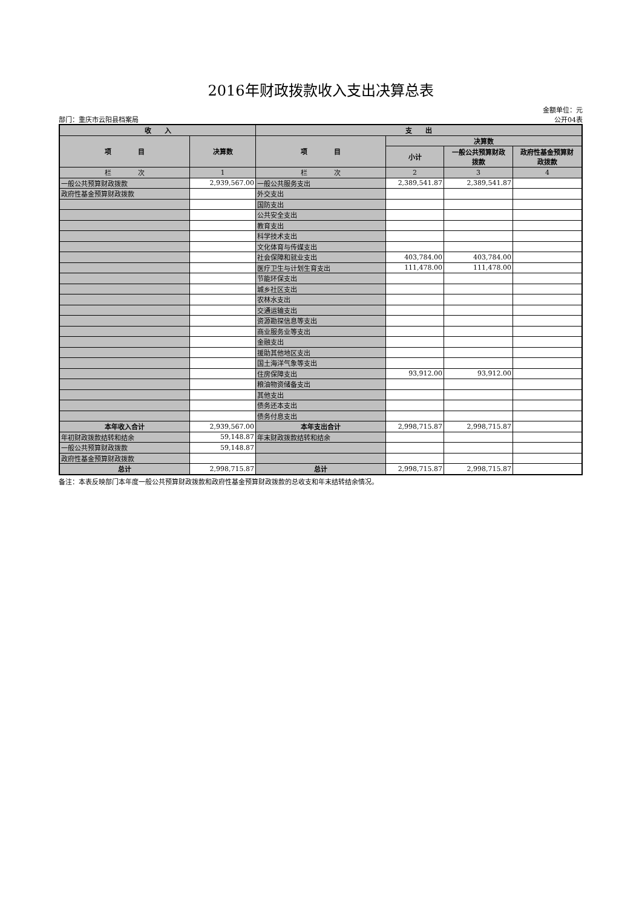2016年财政拨款收入支出决算总表
金额单位：元
部门：重庆市云阳县档案局 公开04表
| 收 入 | | 支 出 | | | |
| --- | --- | --- | --- | --- | --- |
| 项 目 | 决算数 | 项 目 | 决算数 | | |
| | | | 小计 | 一般公共预算财政 拨款 | 政府性基金预算财 政拨款 |
| 栏 次 | 1 | 栏 次 | 2 | 3 | 4 |
| 一般公共预算财政拨款 | 2,939,567.00 | 一般公共服务支出 | 2,389,541.87 | 2,389,541.87 | |
| 政府性基金预算财政拨款 | | 外交支出 | | | |
| | | 国防支出 | | | |
| | | 公共安全支出 | | | |
| | | 教育支出 | | | |
| | | 科学技术支出 | | | |
| | | 文化体育与传媒支出 | | | |
| | | 社会保障和就业支出 | 403,784.00 | 403,784.00 | |
| | | 医疗卫生与计划生育支出 | 111,478.00 | 111,478.00 | |
| | | 节能环保支出 | | | |
| | | 城乡社区支出 | | | |
| | | 农林水支出 | | | |
| | | 交通运输支出 | | | |
| | | 资源勘探信息等支出 | | | |
| | | 商业服务业等支出 | | | |
| | | 金融支出 | | | |
| | | 援助其他地区支出 | | | |
| | | 国土海洋气象等支出 | | | |
| | | 住房保障支出 | 93,912.00 | 93,912.00 | |
| | | 粮油物资储备支出 | | | |
| | | 其他支出 | | | |
| | | 债务还本支出 | | | |
| | | 债务付息支出 | | | |
| 本年收入合计 | 2,939,567.00 | 本年支出合计 | 2,998,715.87 | 2,998,715.87 | |
| 年初财政拨款结转和结余 | 59,148.87 | 年末财政拨款结转和结余 | | | |
| 一般公共预算财政拨款 | 59,148.87 | | | | |
| 政府性基金预算财政拨款 | | | | | |
| 总计 | 2,998,715.87 | 总计 | 2,998,715.87 | 2,998,715.87 | |
备注：本表反映部门本年度一般公共预算财政拨款和政府性基金预算财政拨款的总收支和年末结转结余情况。